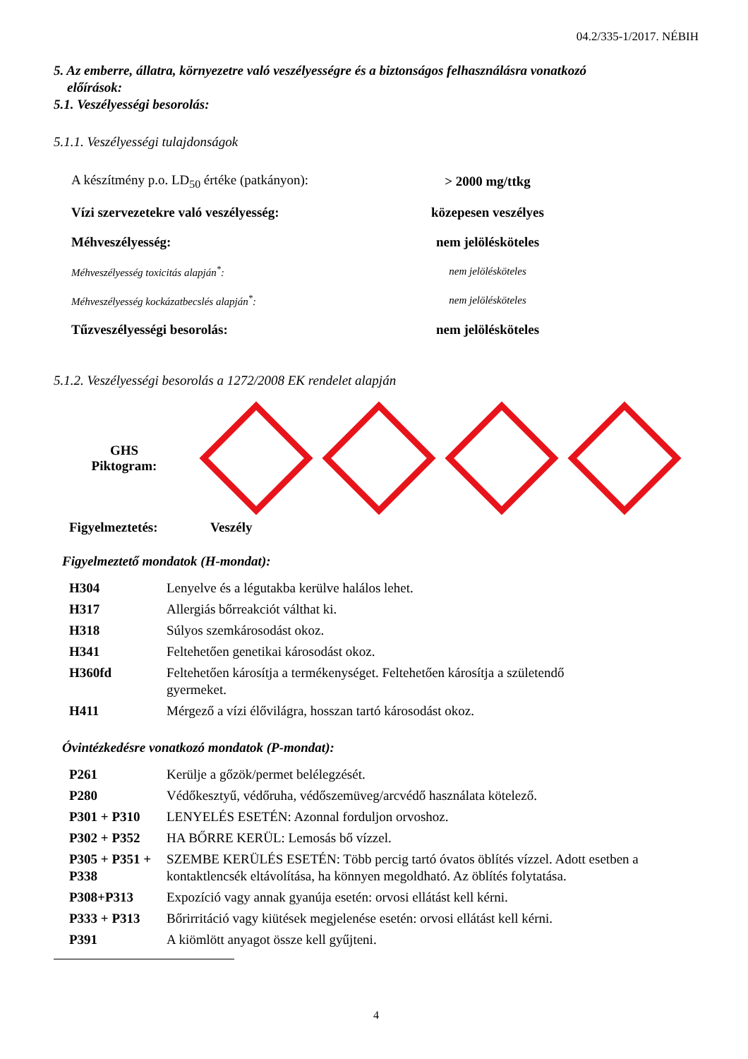04.2/335-1/2017. NÉBIH
5. Az emberre, állatra, környezetre való veszélyességre és a biztonságos felhasználásra vonatkozó
előírások:
5.1. Veszélyességi besorolás:
5.1.1. Veszélyességi tulajdonságok
| A készítmény p.o. LD<sub>50</sub> értéke (patkányon): | > 2000 mg/ttkg |
| Vízi szervezetekre való veszélyesség: | közepesen veszélyes |
| Méhveszélyesség: | nem jelölésköteles |
| Méhveszélyesség toxicitás alapján<sup>*</sup>: | nem jelölésköteles |
| Méhveszélyesség kockázatbecslés alapján<sup>*</sup>: | nem jelölésköteles |
| Tűzveszélyességi besorolás: | nem jelölésköteles |
5.1.2. Veszélyességi besorolás a 1272/2008 EK rendelet alapján
GHS
Piktogram:
Figyelmeztetés: Veszély
Figyelmeztető mondatok (H-mondat):
| H304 | Lenyelve és a légutakba kerülve halálos lehet. |
| H317 | Allergiás bőrreakciót válthat ki. |
| H318 | Súlyos szemkárosodást okoz. |
| H341 | Feltehetően genetikai károsodást okoz. |
| H360fd | Feltehetően károsítja a termékenységet. Feltehetően károsítja a születendő gyermeket. |
| H411 | Mérgező a vízi élővilágra, hosszan tartó károsodást okoz. |
Óvintézkedésre vonatkozó mondatok (P-mondat):
| P261 | Kerülje a gőzök/permet belélegzését. |
| P280 | Védőkesztyű, védőruha, védőszemüveg/arcvédő használata kötelező. |
| P301 + P310 | LENYELÉS ESETÉN: Azonnal forduljon orvoshoz. |
| P302 + P352 | HA BŐRRE KERÜL: Lemosás bő vízzel. |
| P305 + P351 + P338 | SZEMBE KERÜLÉS ESETÉN: Több percig tartó óvatos öblítés vízzel. Adott esetben a kontaktlencsék eltávolítása, ha könnyen megoldható. Az öblítés folytatása. |
| P308+P313 | Expozíció vagy annak gyanúja esetén: orvosi ellátást kell kérni. |
| P333 + P313 | Bőrirritáció vagy kiütések megjelenése esetén: orvosi ellátást kell kérni. |
| P391 | A kiömlött anyagot össze kell gyűjteni. |
4